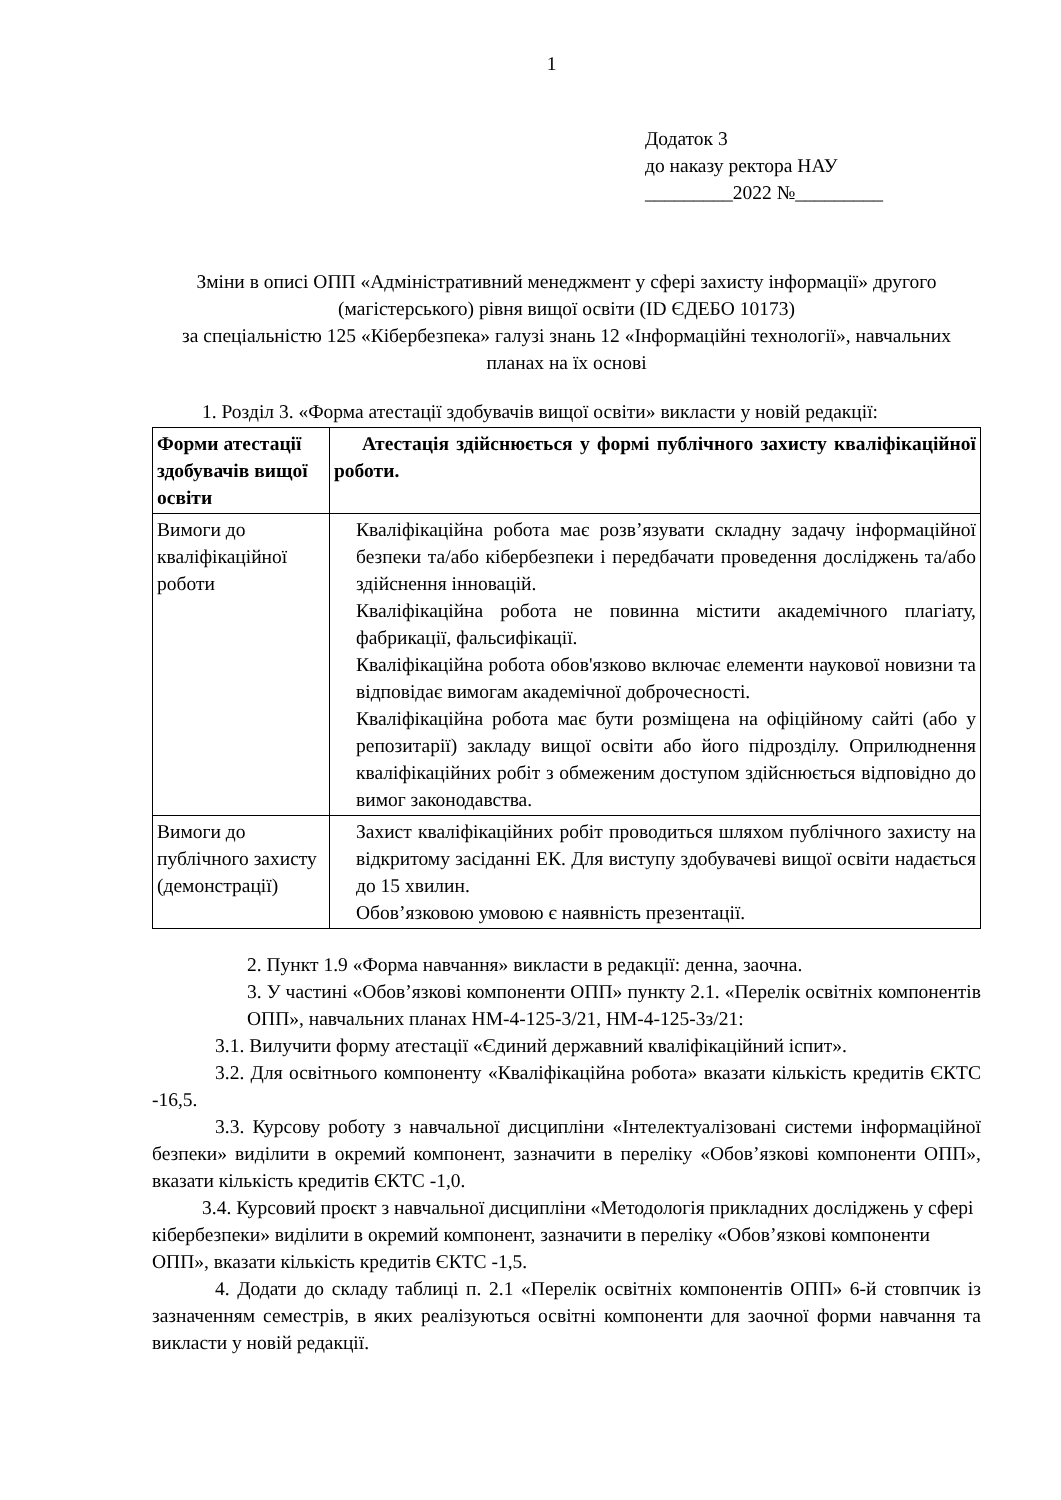1
Додаток 3
до наказу ректора НАУ
_________2022 №_________
Зміни в описі ОПП «Адміністративний менеджмент у сфері захисту інформації» другого (магістерського) рівня вищої освіти (ID ЄДЕБО 10173)
за спеціальністю 125 «Кібербезпека» галузі знань 12 «Інформаційні технології», навчальних планах на їх основі
1. Розділ 3. «Форма атестації здобувачів вищої освіти» викласти у новій редакції:
| Форми атестації здобувачів вищої освіти | Атестація здійснюється у формі публічного захисту кваліфікаційної роботи. |
| Вимоги до кваліфікаційної роботи | Кваліфікаційна робота має розв’язувати складну задачу інформаційної безпеки та/або кібербезпеки і передбачати проведення досліджень та/або здійснення інновацій. Кваліфікаційна робота не повинна містити академічного плагіату, фабрикації, фальсифікації. Кваліфікаційна робота обов'язково включає елементи наукової новизни та відповідає вимогам академічної доброчесності. Кваліфікаційна робота має бути розміщена на офіційному сайті (або у репозитарії) закладу вищої освіти або його підрозділу. Оприлюднення кваліфікаційних робіт з обмеженим доступом здійснюється відповідно до вимог законодавства. |
| Вимоги до публічного захисту (демонстрації) | Захист кваліфікаційних робіт проводиться шляхом публічного захисту на відкритому засіданні ЕК. Для виступу здобувачеві вищої освіти надається до 15 хвилин. Обов’язковою умовою є наявність презентації. |
2. Пункт 1.9 «Форма навчання» викласти в редакції: денна, заочна.
3. У частині «Обов’язкові компоненти ОПП» пункту 2.1. «Перелік освітніх компонентів ОПП», навчальних планах НМ-4-125-3/21, НМ-4-125-3з/21:
3.1. Вилучити форму атестації «Єдиний державний кваліфікаційний іспит».
3.2. Для освітнього компоненту «Кваліфікаційна робота» вказати кількість кредитів ЄКТС -16,5.
3.3. Курсову роботу з навчальної дисципліни «Інтелектуалізовані системи інформаційної безпеки» виділити в окремий компонент, зазначити в переліку «Обов’язкові компоненти ОПП», вказати кількість кредитів ЄКТС -1,0.
3.4. Курсовий проєкт з навчальної дисципліни «Методологія прикладних досліджень у сфері кібербезпеки» виділити в окремий компонент, зазначити в переліку «Обов’язкові компоненти ОПП», вказати кількість кредитів ЄКТС -1,5.
4. Додати до складу таблиці п. 2.1 «Перелік освітніх компонентів ОПП» 6-й стовпчик із зазначенням семестрів, в яких реалізуються освітні компоненти для заочної форми навчання та викласти у новій редакції.